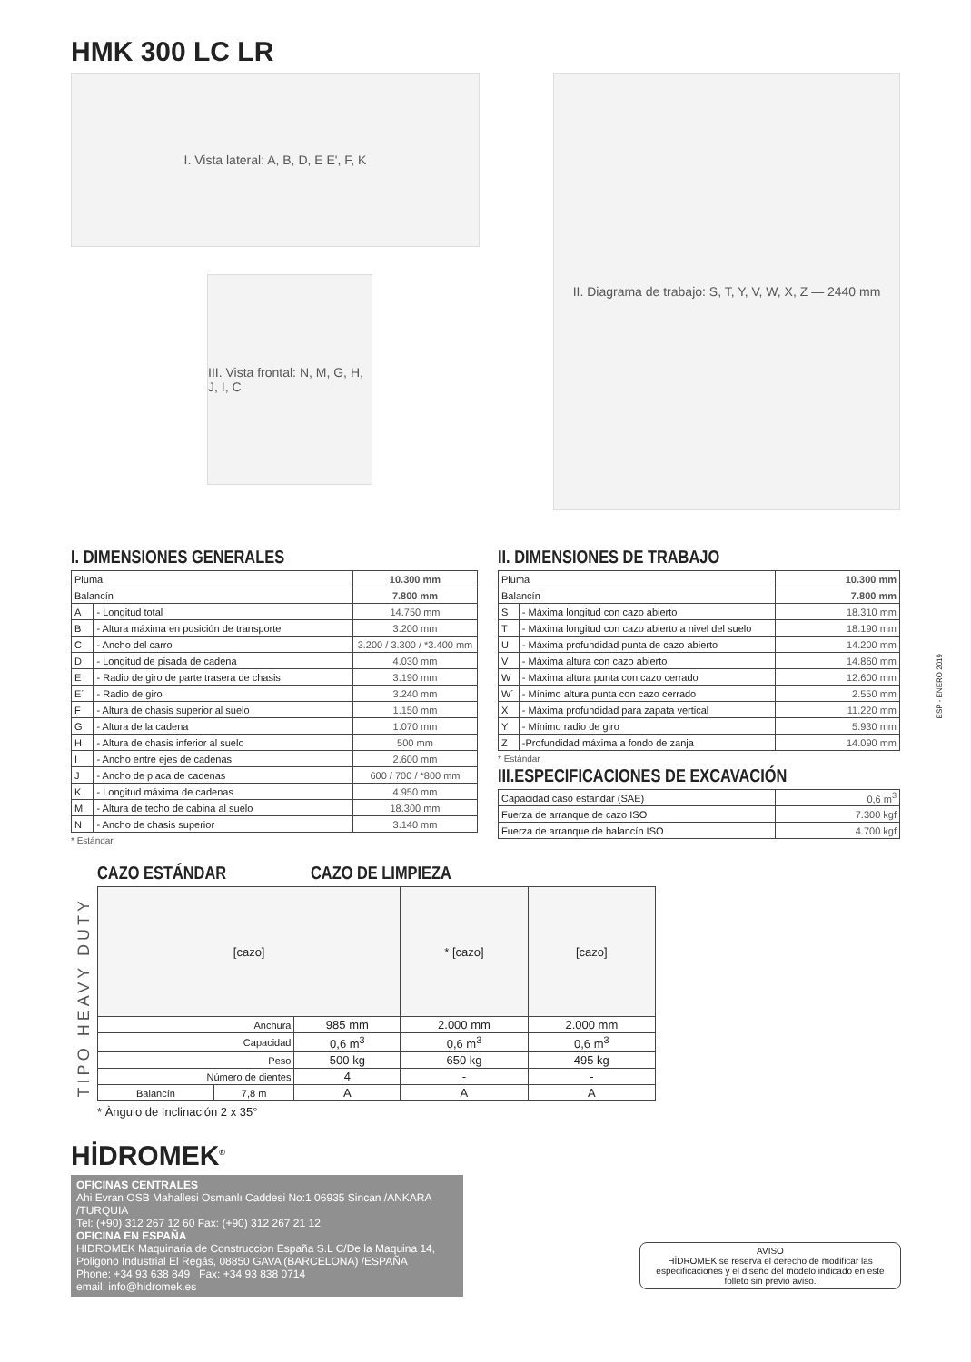HMK 300 LC LR
I. Vista lateral: A, B, D, E E', F, K
III. Vista frontal: N, M, G, H, J, I, C
II. Diagrama de trabajo: S, T, Y, V, W, X, Z — 2440 mm
I. DIMENSIONES GENERALES
| Pluma | | 10.300 mm |
| Balancín | | 7.800 mm |
| A | - Longitud total | 14.750 mm |
| B | - Altura máxima en posición de transporte | 3.200 mm |
| C | - Ancho del carro | 3.200 / 3.300 / *3.400 mm |
| D | - Longitud de pisada de cadena | 4.030 mm |
| E | - Radio de giro de parte trasera de chasis | 3.190 mm |
| E´ | - Radio de giro | 3.240 mm |
| F | - Altura de chasis superior al suelo | 1.150 mm |
| G | - Altura de la cadena | 1.070 mm |
| H | - Altura de chasis inferior al suelo | 500 mm |
| I | - Ancho entre ejes de cadenas | 2.600 mm |
| J | - Ancho de placa de cadenas | 600 / 700 / *800 mm |
| K | - Longitud máxima de cadenas | 4.950 mm |
| M | - Altura de techo de cabina al suelo | 18.300 mm |
| N | - Ancho de chasis superior | 3.140 mm |
* Estándar
II. DIMENSIONES DE TRABAJO
| Pluma | | 10.300 mm |
| Balancín | | 7.800 mm |
| S | - Máxima longitud con cazo abierto | 18.310 mm |
| T | - Máxima longitud con cazo abierto a nivel del suelo | 18.190 mm |
| U | - Máxima profundidad punta de cazo abierto | 14.200 mm |
| V | - Máxima altura con cazo abierto | 14.860 mm |
| W | - Máxima altura punta con cazo cerrado | 12.600 mm |
| W´ | - Mínimo altura punta con cazo cerrado | 2.550 mm |
| X | - Máxima profundidad para zapata vertical | 11.220 mm |
| Y | - Mínimo radio de giro | 5.930 mm |
| Z | -Profundidad máxima a fondo de zanja | 14.090 mm |
* Estándar
III.ESPECIFICACIONES DE EXCAVACIÓN
| Capacidad caso estandar (SAE) | 0,6 m<sup>3</sup> |
| Fuerza de arranque de cazo ISO | 7.300 kgf |
| Fuerza de arranque de balancín ISO | 4.700 kgf |
TIPO HEAVY DUTY
CAZO ESTÁNDAR CAZO DE LIMPIEZA
| [cazo] | | | * [cazo] | [cazo] |
| Anchura | | 985 mm | 2.000 mm | 2.000 mm |
| Capacidad | | 0,6 m<sup>3</sup> | 0,6 m<sup>3</sup> | 0,6 m<sup>3</sup> |
| Peso | | 500 kg | 650 kg | 495 kg |
| Número de dientes | | 4 | - | - |
| Balancín | 7,8 m | A | A | A |
* Àngulo de Inclinación 2 x 35°
HİDROMEK<sup>®</sup>
OFICINAS CENTRALES
Ahi Evran OSB Mahallesi Osmanlı Caddesi No:1 06935 Sincan /ANKARA /TURQUIA
Tel: (+90) 312 267 12 60 Fax: (+90) 312 267 21 12
OFICINA EN ESPAÑA
HIDROMEK Maquinaria de Construccion España S.L C/De la Maquina 14, Poligono Industrial El Regás, 08850 GAVA (BARCELONA) /ESPAÑA
Phone: +34 93 638 849 Fax: +34 93 838 0714
email: info@hidromek.es
ESP - ENERO 2019
AVISO
HİDROMEK se reserva el derecho de modificar las especificaciones y el diseño del modelo indicado en este folleto sin previo aviso.